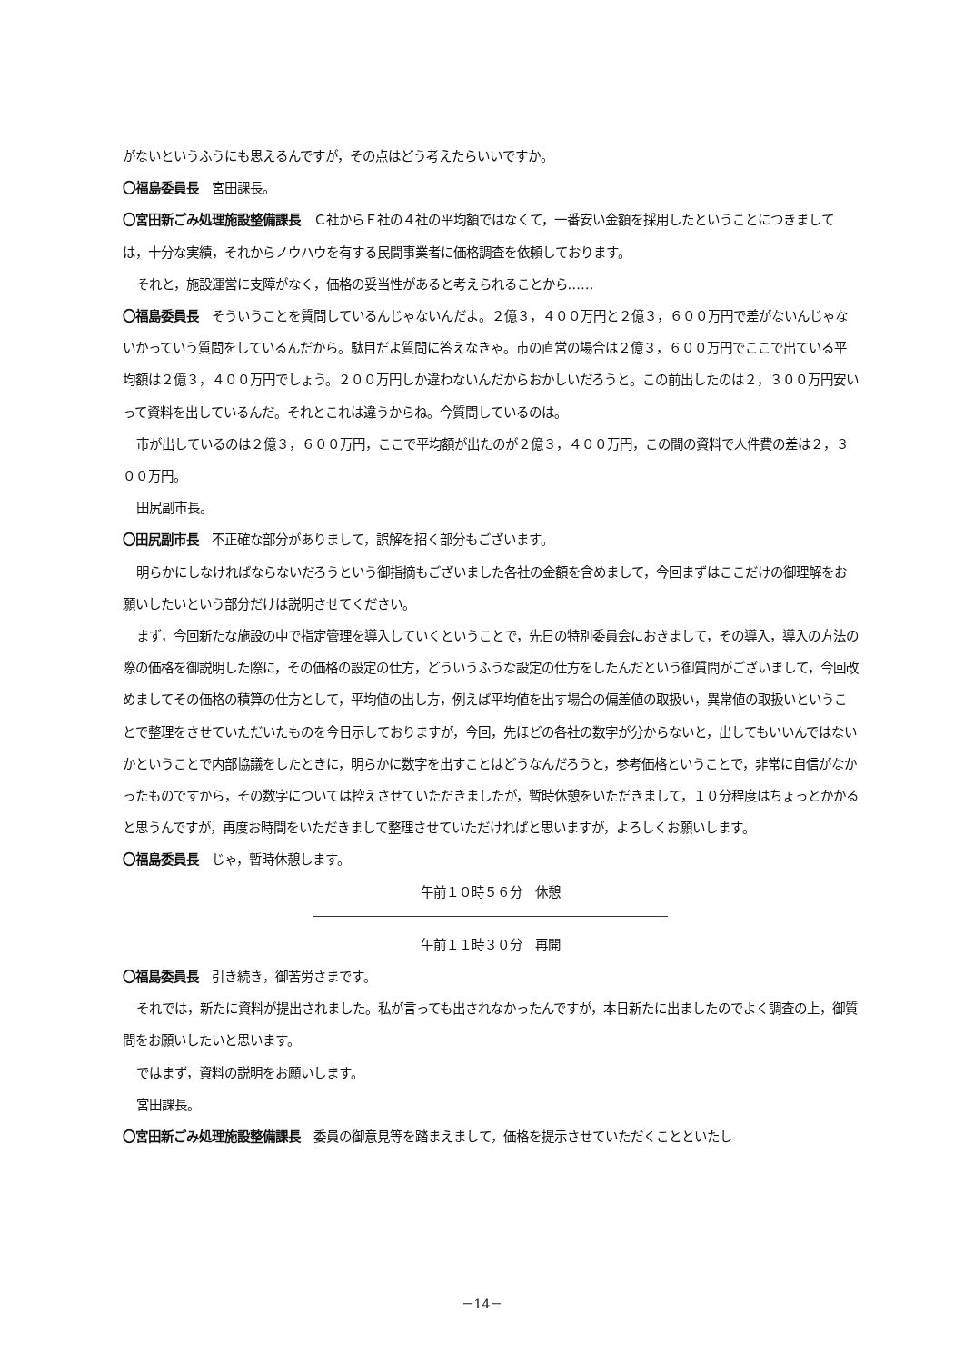がないというふうにも思えるんですが，その点はどう考えたらいいですか。
〇福島委員長　宮田課長。
〇宮田新ごみ処理施設整備課長　Ｃ社からＦ社の４社の平均額ではなくて，一番安い金額を採用したということにつきましては，十分な実績，それからノウハウを有する民間事業者に価格調査を依頼しております。
それと，施設運営に支障がなく，価格の妥当性があると考えられることから……
〇福島委員長　そういうことを質問しているんじゃないんだよ。２億３，４００万円と２億３，６００万円で差がないんじゃないかっていう質問をしているんだから。駄目だよ質問に答えなきゃ。市の直営の場合は２億３，６００万円でここで出ている平均額は２億３，４００万円でしょう。２００万円しか違わないんだからおかしいだろうと。この前出したのは２，３００万円安いって資料を出しているんだ。それとこれは違うからね。今質問しているのは。
市が出しているのは２億３，６００万円，ここで平均額が出たのが２億３，４００万円，この間の資料で人件費の差は２，３００万円。
田尻副市長。
〇田尻副市長　不正確な部分がありまして，誤解を招く部分もございます。
明らかにしなければならないだろうという御指摘もございました各社の金額を含めまして，今回まずはここだけの御理解をお願いしたいという部分だけは説明させてください。
まず，今回新たな施設の中で指定管理を導入していくということで，先日の特別委員会におきまして，その導入，導入の方法の際の価格を御説明した際に，その価格の設定の仕方，どういうふうな設定の仕方をしたんだという御質問がございまして，今回改めましてその価格の積算の仕方として，平均値の出し方，例えば平均値を出す場合の偏差値の取扱い，異常値の取扱いということで整理をさせていただいたものを今日示しておりますが，今回，先ほどの各社の数字が分からないと，出してもいいんではないかということで内部協議をしたときに，明らかに数字を出すことはどうなんだろうと，参考価格ということで，非常に自信がなかったものですから，その数字については控えさせていただきましたが，暫時休憩をいただきまして，１０分程度はちょっとかかると思うんですが，再度お時間をいただきまして整理させていただければと思いますが，よろしくお願いします。
〇福島委員長　じゃ，暫時休憩します。
午前１０時５６分　休憩
午前１１時３０分　再開
〇福島委員長　引き続き，御苦労さまです。
それでは，新たに資料が提出されました。私が言っても出されなかったんですが，本日新たに出ましたのでよく調査の上，御質問をお願いしたいと思います。
ではまず，資料の説明をお願いします。
宮田課長。
〇宮田新ごみ処理施設整備課長　委員の御意見等を踏まえまして，価格を提示させていただくことといたし
－14－